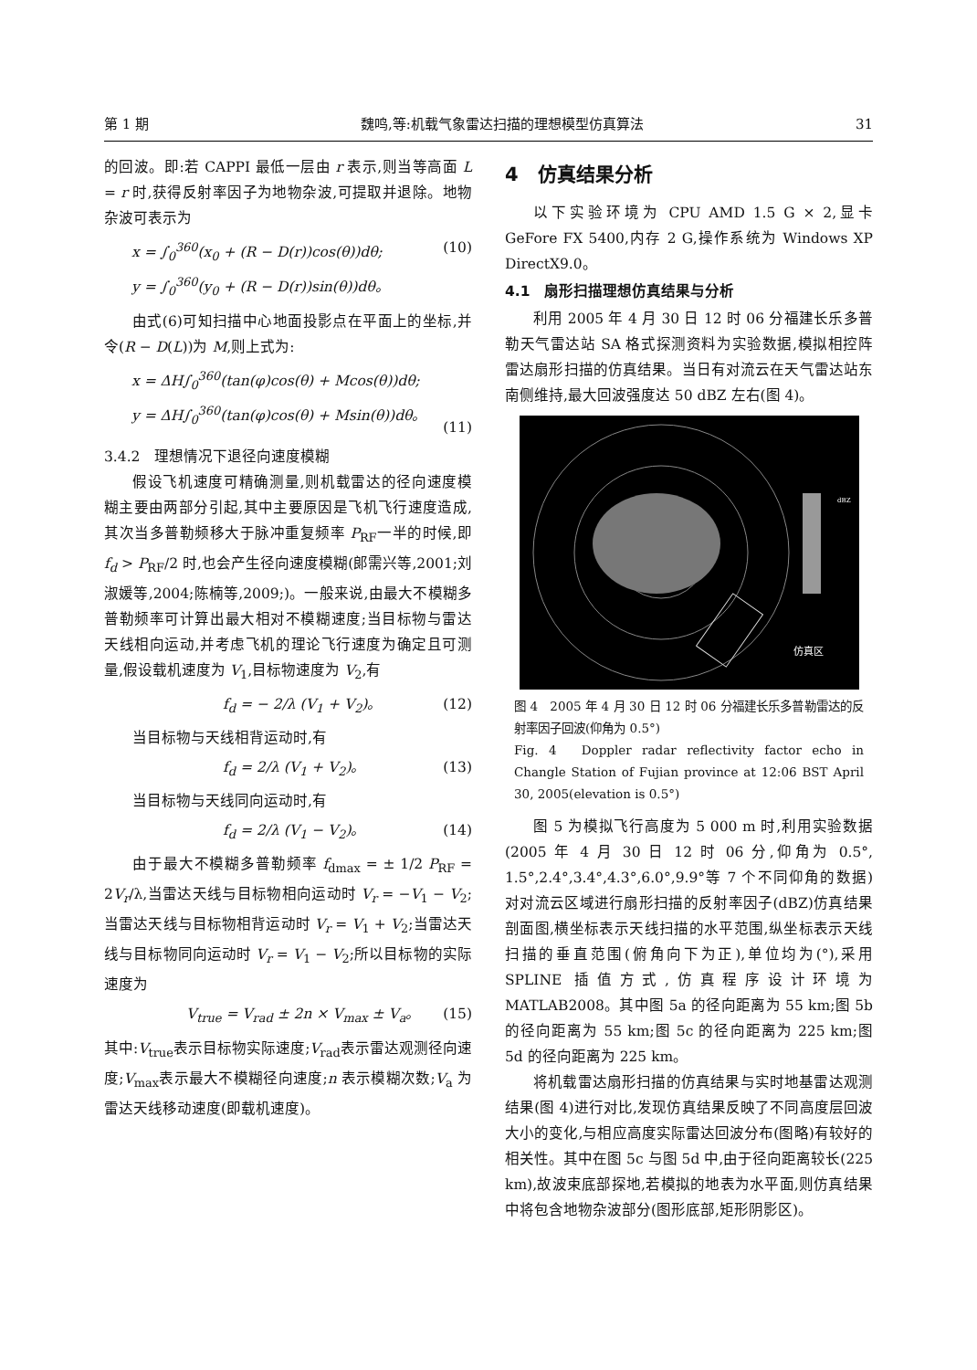第 1 期 魏鸣,等:机载气象雷达扫描的理想模型仿真算法 31
的回波。即:若 CAPPI 最低一层由 r 表示,则当等高面 L = r 时,获得反射率因子为地物杂波,可提取并退除。地物杂波可表示为
x = ∫<sub>0</sub><sup>360</sup>(x<sub>0</sub> + (R − D(r))cos(θ))dθ;
y = ∫<sub>0</sub><sup>360</sup>(y<sub>0</sub> + (R − D(r))sin(θ))dθ。 (10)
由式(6)可知扫描中心地面投影点在平面上的坐标,并令(R − D(L))为 M,则上式为:
x = ΔH∫<sub>0</sub><sup>360</sup>(tan(φ)cos(θ) + Mcos(θ))dθ;
y = ΔH∫<sub>0</sub><sup>360</sup>(tan(φ)cos(θ) + Msin(θ))dθ。
(11)
3.4.2　理想情况下退径向速度模糊
假设飞机速度可精确测量,则机载雷达的径向速度模糊主要由两部分引起,其中主要原因是飞机飞行速度造成,其次当多普勒频移大于脉冲重复频率 P<sub>RF</sub>一半的时候,即 f<sub>d</sub> > P<sub>RF</sub>/2 时,也会产生径向速度模糊(郎需兴等,2001;刘淑媛等,2004;陈楠等,2009;)。一般来说,由最大不模糊多普勒频率可计算出最大相对不模糊速度;当目标物与雷达天线相向运动,并考虑飞机的理论飞行速度为确定且可测量,假设载机速度为 V<sub>1</sub>,目标物速度为 V<sub>2</sub>,有
f<sub>d</sub> = − 2/λ (V<sub>1</sub> + V<sub>2</sub>)。 (12)
当目标物与天线相背运动时,有
f<sub>d</sub> = 2/λ (V<sub>1</sub> + V<sub>2</sub>)。 (13)
当目标物与天线同向运动时,有
f<sub>d</sub> = 2/λ (V<sub>1</sub> − V<sub>2</sub>)。 (14)
由于最大不模糊多普勒频率 f<sub>dmax</sub> = ± 1/2 P<sub>RF</sub> = 2V<sub>r</sub>/λ,当雷达天线与目标物相向运动时 V<sub>r</sub> = −V<sub>1</sub> − V<sub>2</sub>;当雷达天线与目标物相背运动时 V<sub>r</sub> = V<sub>1</sub> + V<sub>2</sub>;当雷达天线与目标物同向运动时 V<sub>r</sub> = V<sub>1</sub> − V<sub>2</sub>;所以目标物的实际速度为
V<sub>true</sub> = V<sub>rad</sub> ± 2n × V<sub>max</sub> ± V<sub>a</sub>。 (15)
其中:V<sub>true</sub>表示目标物实际速度;V<sub>rad</sub>表示雷达观测径向速度;V<sub>max</sub>表示最大不模糊径向速度;n 表示模糊次数;V<sub>a</sub> 为雷达天线移动速度(即载机速度)。
4　仿真结果分析
以下实验环境为 CPU AMD 1.5 G × 2,显卡 GeFore FX 5400,内存 2 G,操作系统为 Windows XP DirectX9.0。
4.1　扇形扫描理想仿真结果与分析
利用 2005 年 4 月 30 日 12 时 06 分福建长乐多普勒天气雷达站 SA 格式探测资料为实验数据,模拟相控阵雷达扇形扫描的仿真结果。当日有对流云在天气雷达站东南侧维持,最大回波强度达 50 dBZ 左右(图 4)。
dBZ
仿真区
图 4　2005 年 4 月 30 日 12 时 06 分福建长乐多普勒雷达的反射率因子回波(仰角为 0.5°)
Fig. 4　Doppler radar reflectivity factor echo in Changle Station of Fujian province at 12:06 BST April 30, 2005(elevation is 0.5°)
图 5 为模拟飞行高度为 5 000 m 时,利用实验数据(2005 年 4 月 30 日 12 时 06 分,仰角为 0.5°, 1.5°,2.4°,3.4°,4.3°,6.0°,9.9°等 7 个不同仰角的数据)对对流云区域进行扇形扫描的反射率因子(dBZ)仿真结果剖面图,横坐标表示天线扫描的水平范围,纵坐标表示天线扫描的垂直范围(俯角向下为正),单位均为(°),采用 SPLINE 插值方式,仿真程序设计环境为 MATLAB2008。其中图 5a 的径向距离为 55 km;图 5b 的径向距离为 55 km;图 5c 的径向距离为 225 km;图 5d 的径向距离为 225 km。
将机载雷达扇形扫描的仿真结果与实时地基雷达观测结果(图 4)进行对比,发现仿真结果反映了不同高度层回波大小的变化,与相应高度实际雷达回波分布(图略)有较好的相关性。其中在图 5c 与图 5d 中,由于径向距离较长(225 km),故波束底部探地,若模拟的地表为水平面,则仿真结果中将包含地物杂波部分(图形底部,矩形阴影区)。